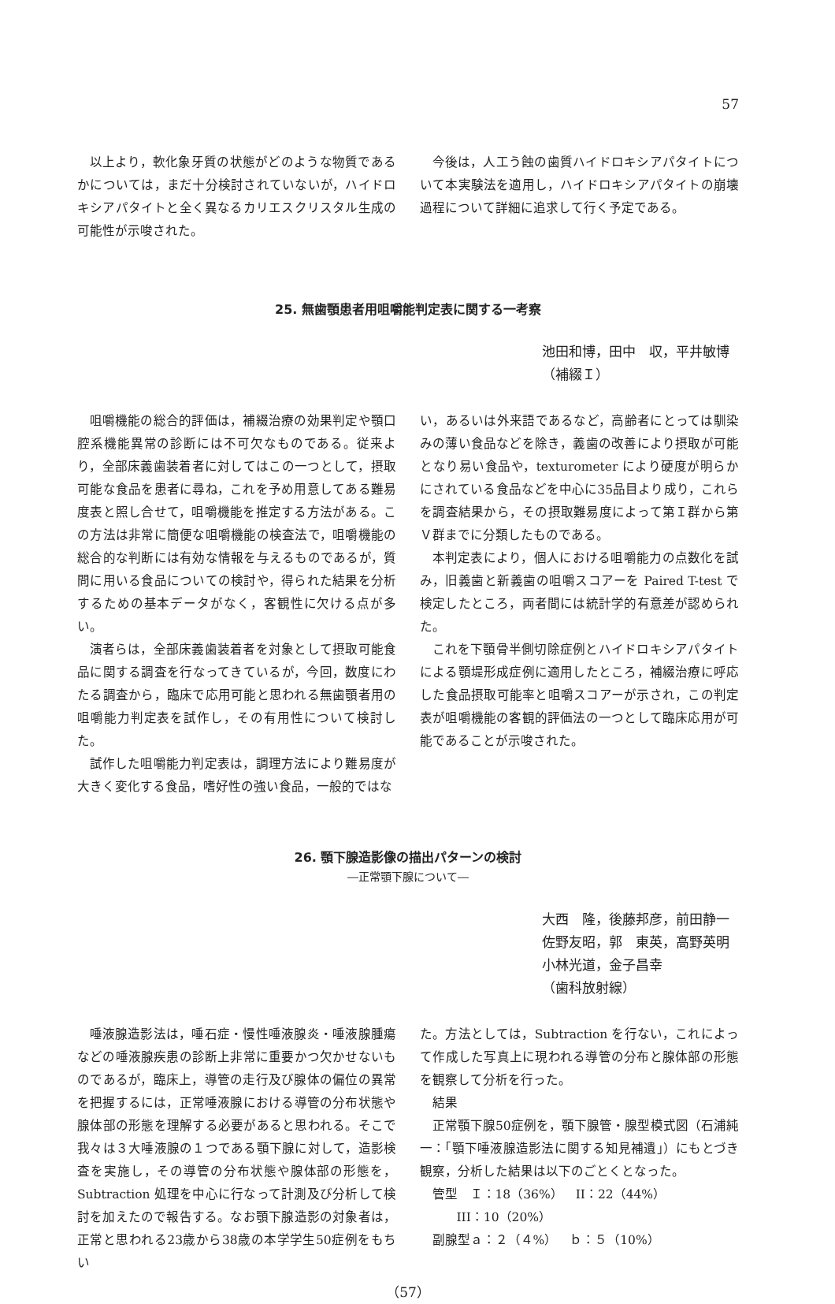57
以上より，軟化象牙質の状態がどのような物質であるかについては，まだ十分検討されていないが，ハイドロキシアパタイトと全く異なるカリエスクリスタル生成の可能性が示唆された。
今後は，人工う蝕の歯質ハイドロキシアパタイトについて本実験法を適用し，ハイドロキシアパタイトの崩壊過程について詳細に追求して行く予定である。
25. 無歯顎患者用咀嚼能判定表に関する一考察
池田和博，田中　収，平井敏博
（補綴Ｉ）
咀嚼機能の総合的評価は，補綴治療の効果判定や顎口腔系機能異常の診断には不可欠なものである。従来より，全部床義歯装着者に対してはこの一つとして，摂取可能な食品を患者に尋ね，これを予め用意してある難易度表と照し合せて，咀嚼機能を推定する方法がある。この方法は非常に簡便な咀嚼機能の検査法で，咀嚼機能の総合的な判断には有効な情報を与えるものであるが，質問に用いる食品についての検討や，得られた結果を分析するための基本データがなく，客観性に欠ける点が多い。
演者らは，全部床義歯装着者を対象として摂取可能食品に関する調査を行なってきているが，今回，数度にわたる調査から，臨床で応用可能と思われる無歯顎者用の咀嚼能力判定表を試作し，その有用性について検討した。
試作した咀嚼能力判定表は，調理方法により難易度が大きく変化する食品，嗜好性の強い食品，一般的ではな
い，あるいは外来語であるなど，高齢者にとっては馴染みの薄い食品などを除き，義歯の改善により摂取が可能となり易い食品や，texturometer により硬度が明らかにされている食品などを中心に35品目より成り，これらを調査結果から，その摂取難易度によって第Ｉ群から第Ｖ群までに分類したものである。
本判定表により，個人における咀嚼能力の点数化を試み，旧義歯と新義歯の咀嚼スコアーを Paired T-test で検定したところ，両者間には統計学的有意差が認められた。
これを下顎骨半側切除症例とハイドロキシアパタイトによる顎堤形成症例に適用したところ，補綴治療に呼応した食品摂取可能率と咀嚼スコアーが示され，この判定表が咀嚼機能の客観的評価法の一つとして臨床応用が可能であることが示唆された。
26. 顎下腺造影像の描出パターンの検討
―正常顎下腺について―
大西　隆，後藤邦彦，前田静一
佐野友昭，郭　東英，高野英明
小林光道，金子昌幸
（歯科放射線）
唾液腺造影法は，唾石症・慢性唾液腺炎・唾液腺腫瘍などの唾液腺疾患の診断上非常に重要かつ欠かせないものであるが，臨床上，導管の走行及び腺体の偏位の異常を把握するには，正常唾液腺における導管の分布状態や腺体部の形態を理解する必要があると思われる。そこで我々は３大唾液腺の１つである顎下腺に対して，造影検査を実施し，その導管の分布状態や腺体部の形態を，Subtraction 処理を中心に行なって計測及び分析して検討を加えたので報告する。なお顎下腺造影の対象者は，正常と思われる23歳から38歳の本学学生50症例をもちい
た。方法としては，Subtraction を行ない，これによって作成した写真上に現われる導管の分布と腺体部の形態を観察して分析を行った。
結果
正常顎下腺50症例を，顎下腺管・腺型模式図（石浦純一：「顎下唾液腺造影法に関する知見補遺」）にもとづき観察，分析した結果は以下のごとくとなった。
管型　Ｉ：18（36%）　II：22（44%）
III：10（20%）
副腺型ａ：２（４%）　ｂ：５（10%）
（57）